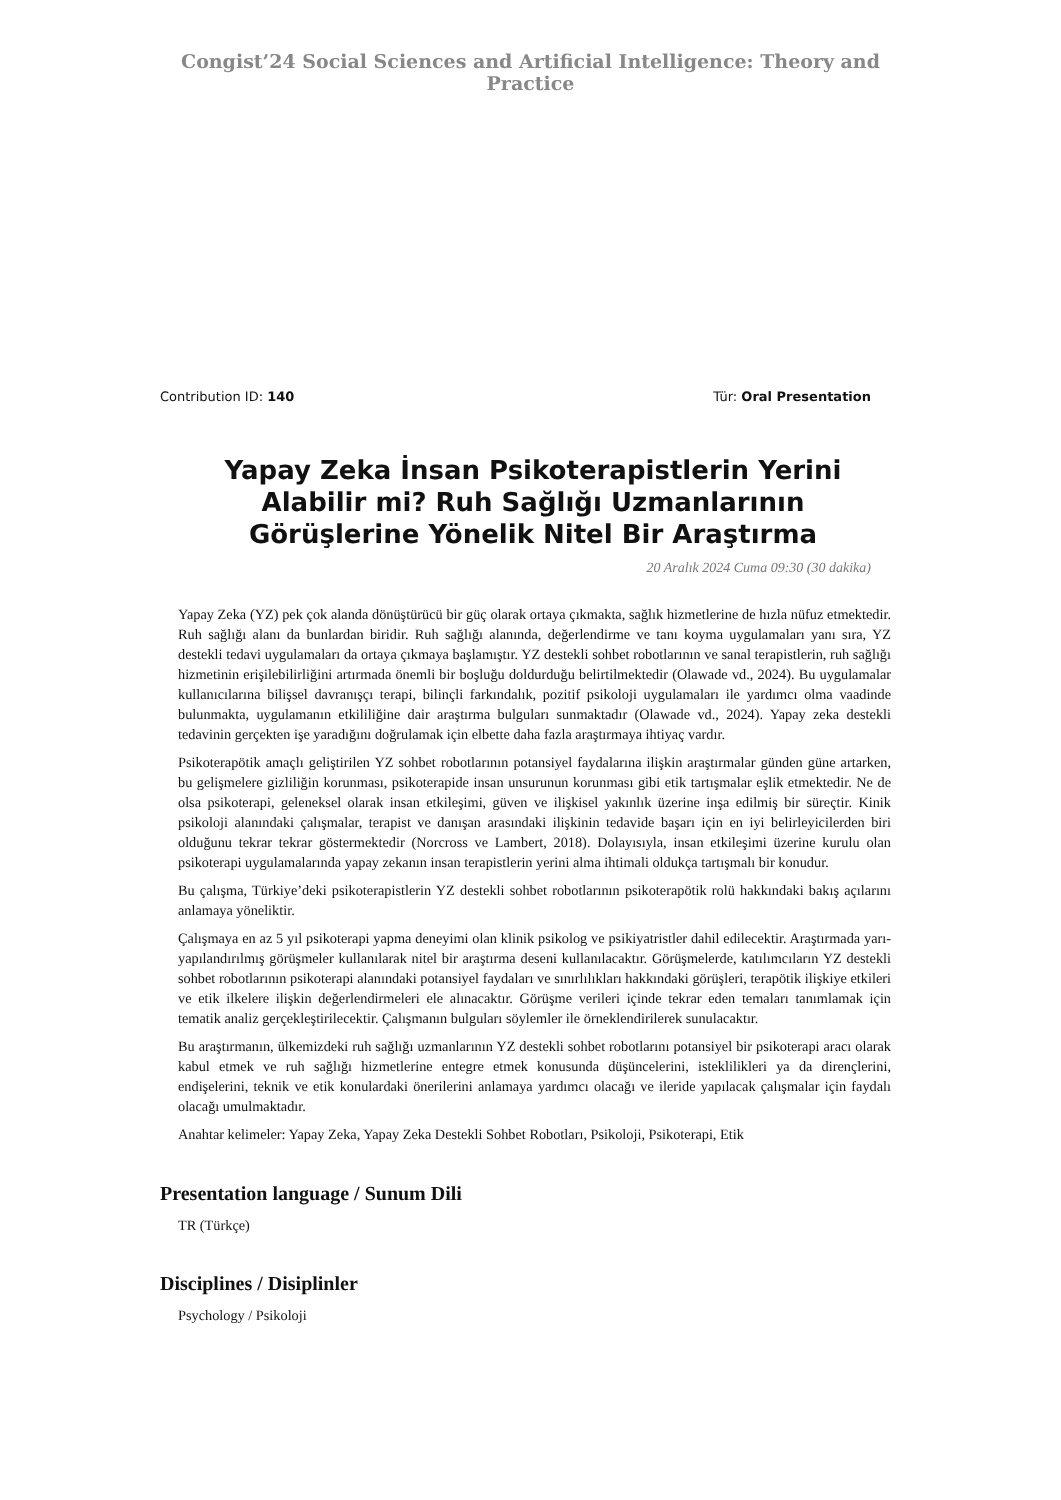Congist’24 Social Sciences and Artificial Intelligence: Theory and Practice
Contribution ID: 140 Tür: Oral Presentation
Yapay Zeka İnsan Psikoterapistlerin Yerini Alabilir mi? Ruh Sağlığı Uzmanlarının Görüşlerine Yönelik Nitel Bir Araştırma
20 Aralık 2024 Cuma 09:30 (30 dakika)
Yapay Zeka (YZ) pek çok alanda dönüştürücü bir güç olarak ortaya çıkmakta, sağlık hizmetlerine de hızla nüfuz etmektedir. Ruh sağlığı alanı da bunlardan biridir. Ruh sağlığı alanında, değerlendirme ve tanı koyma uygulamaları yanı sıra, YZ destekli tedavi uygulamaları da ortaya çıkmaya başlamıştır. YZ destekli sohbet robotlarının ve sanal terapistlerin, ruh sağlığı hizmetinin erişilebilirliğini artırmada önemli bir boşluğu doldurduğu belirtilmektedir (Olawade vd., 2024). Bu uygulamalar kullanıcılarına bilişsel davranışçı terapi, bilinçli farkındalık, pozitif psikoloji uygulamaları ile yardımcı olma vaadinde bulunmakta, uygulamanın etkililiğine dair araştırma bulguları sunmaktadır (Olawade vd., 2024). Yapay zeka destekli tedavinin gerçekten işe yaradığını doğrulamak için elbette daha fazla araştırmaya ihtiyaç vardır.
Psikoterapötik amaçlı geliştirilen YZ sohbet robotlarının potansiyel faydalarına ilişkin araştırmalar günden güne artarken, bu gelişmelere gizliliğin korunması, psikoterapide insan unsurunun korunması gibi etik tartışmalar eşlik etmektedir. Ne de olsa psikoterapi, geleneksel olarak insan etkileşimi, güven ve ilişkisel yakınlık üzerine inşa edilmiş bir süreçtir. Kinik psikoloji alanındaki çalışmalar, terapist ve danışan arasındaki ilişkinin tedavide başarı için en iyi belirleyicilerden biri olduğunu tekrar tekrar göstermektedir (Norcross ve Lambert, 2018). Dolayısıyla, insan etkileşimi üzerine kurulu olan psikoterapi uygulamalarında yapay zekanın insan terapistlerin yerini alma ihtimali oldukça tartışmalı bir konudur.
Bu çalışma, Türkiye’deki psikoterapistlerin YZ destekli sohbet robotlarının psikoterapötik rolü hakkındaki bakış açılarını anlamaya yöneliktir.
Çalışmaya en az 5 yıl psikoterapi yapma deneyimi olan klinik psikolog ve psikiyatristler dahil edilecektir. Araştırmada yarı-yapılandırılmış görüşmeler kullanılarak nitel bir araştırma deseni kullanılacaktır. Görüşmelerde, katılımcıların YZ destekli sohbet robotlarının psikoterapi alanındaki potansiyel faydaları ve sınırlılıkları hakkındaki görüşleri, terapötik ilişkiye etkileri ve etik ilkelere ilişkin değerlendirmeleri ele alınacaktır. Görüşme verileri içinde tekrar eden temaları tanımlamak için tematik analiz gerçekleştirilecektir. Çalışmanın bulguları söylemler ile örneklendirilerek sunulacaktır.
Bu araştırmanın, ülkemizdeki ruh sağlığı uzmanlarının YZ destekli sohbet robotlarını potansiyel bir psikoterapi aracı olarak kabul etmek ve ruh sağlığı hizmetlerine entegre etmek konusunda düşüncelerini, isteklilikleri ya da dirençlerini, endişelerini, teknik ve etik konulardaki önerilerini anlamaya yardımcı olacağı ve ileride yapılacak çalışmalar için faydalı olacağı umulmaktadır.
Anahtar kelimeler: Yapay Zeka, Yapay Zeka Destekli Sohbet Robotları, Psikoloji, Psikoterapi, Etik
Presentation language / Sunum Dili
TR (Türkçe)
Disciplines / Disiplinler
Psychology / Psikoloji